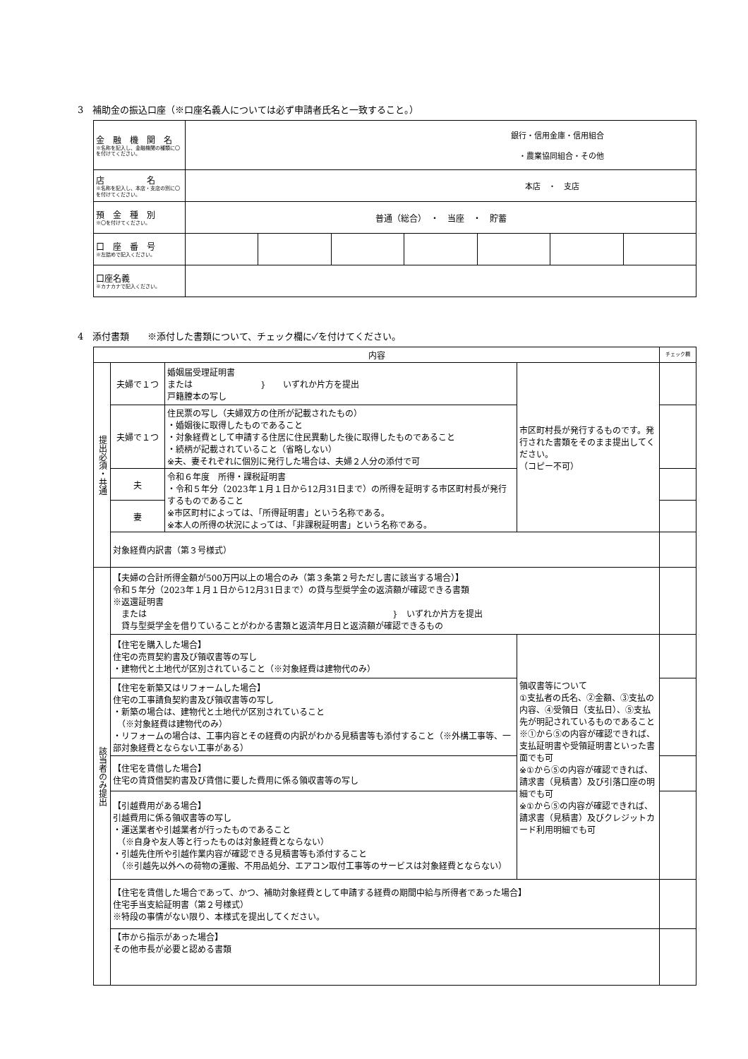3　補助金の振込口座（※口座名義人については必ず申請者氏名と一致すること。）
| 金 融 機 関 名 ※名称を記入し、金融機関の種類に〇を付けてください。 | 銀行・信用金庫・信用組合 ・農業協同組合・その他 | | | | | | |
| 店 名 ※名称を記入し、本店・支店の別に〇を付けてください。 | 本店 ・ 支店 | | | | | | |
| 預 金 種 別 ※〇を付けてください。 | 普通（総合） ・ 当座 ・ 貯蓄 | | | | | | |
| 口 座 番 号 ※左詰めで記入ください。 | | | | | | | |
| 口座名義 ※カナカナで記入ください。 | | | | | | | |
4　添付書類　　※添付した書類について、チェック欄に✓を付けてください。
| 内容 | | | | チェック欄 |
| 提出必須・共通 | 夫婦で１つ | 婚姻届受理証明書 または } いずれか片方を提出 戸籍謄本の写し | 市区町村長が発行するものです。発行された書類をそのまま提出してください。 （コピー不可） | |
| | 夫婦で１つ | 住民票の写し（夫婦双方の住所が記載されたもの） ・婚姻後に取得したものであること ・対象経費として申請する住居に住民異動した後に取得したものであること ・続柄が記載されていること（省略しない） ※夫、妻それぞれに個別に発行した場合は、夫婦２人分の添付で可 | | |
| | 夫 | 令和６年度 所得・課税証明書 ・令和５年分（2023年１月１日から12月31日まで）の所得を証明する市区町村長が発行するものであること ※市区町村によっては、「所得証明書」という名称である。 ※本人の所得の状況によっては、「非課税証明書」という名称である。 | | |
| | 妻 | | | |
| | 対象経費内訳書（第３号様式） | | | |
| 該当者のみ提出 | 【夫婦の合計所得金額が500万円以上の場合のみ（第３条第２号ただし書に該当する場合）】 令和５年分（2023年１月１日から12月31日まで）の貸与型奨学金の返済額が確認できる書類 ※返還証明書 または } いずれか片方を提出 貸与型奨学金を借りていることがわかる書類と返済年月日と返済額が確認できるもの | | | |
| | 【住宅を購入した場合】 住宅の売買契約書及び領収書等の写し ・建物代と土地代が区別されていること（※対象経費は建物代のみ） | | 領収書等について ①支払者の氏名、②金額、③支払の内容、④受領日（支払日）、⑤支払先が明記されているものであること ※①から⑤の内容が確認できれば、支払証明書や受領証明書といった書面でも可 ※①から⑤の内容が確認できれば、請求書（見積書）及び引落口座の明細でも可 ※①から⑤の内容が確認できれば、請求書（見積書）及びクレジットカード利用明細でも可 | |
| | 【住宅を新築又はリフォームした場合】 住宅の工事請負契約書及び領収書等の写し ・新築の場合は、建物代と土地代が区別されていること （※対象経費は建物代のみ） ・リフォームの場合は、工事内容とその経費の内訳がわかる見積書等も添付すること（※外構工事等、一部対象経費とならない工事がある） | | | |
| | 【住宅を賃借した場合】 住宅の賃貸借契約書及び賃借に要した費用に係る領収書等の写し | | | |
| | 【引越費用がある場合】 引越費用に係る領収書等の写し ・運送業者や引越業者が行ったものであること （※自身や友人等と行ったものは対象経費とならない） ・引越先住所や引越作業内容が確認できる見積書等も添付すること （※引越先以外への荷物の運搬、不用品処分、エアコン取付工事等のサービスは対象経費とならない） | | | |
| | 【住宅を賃借した場合であって、かつ、補助対象経費として申請する経費の期間中給与所得者であった場合】 住宅手当支給証明書（第２号様式） ※特段の事情がない限り、本様式を提出してください。 | | | |
| | 【市から指示があった場合】 その他市長が必要と認める書類 | | | |